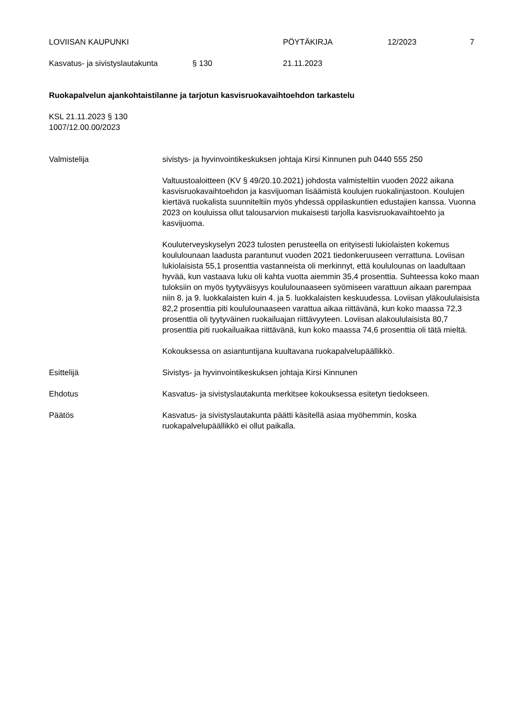LOVIISAN KAUPUNKI PÖYTÄKIRJA 12/2023 7
Kasvatus- ja sivistyslautakunta § 130 21.11.2023
Ruokapalvelun ajankohtaistilanne ja tarjotun kasvisruokavaihtoehdon tarkastelu
KSL 21.11.2023 § 130
1007/12.00.00/2023
Valmistelija sivistys- ja hyvinvointikeskuksen johtaja Kirsi Kinnunen puh 0440 555 250
Valtuustoaloitteen (KV § 49/20.10.2021) johdosta valmisteltiin vuoden 2022 aikana kasvisruokavaihtoehdon ja kasvijuoman lisäämistä koulujen ruokalinjastoon. Koulujen kiertävä ruokalista suunniteltiin myös yhdessä oppilaskuntien edustajien kanssa. Vuonna 2023 on kouluissa ollut talousarvion mukaisesti tarjolla kasvisruokavaihtoehto ja kasvijuoma.
Kouluterveyskyselyn 2023 tulosten perusteella on erityisesti lukiolaisten kokemus koululounaan laadusta parantunut vuoden 2021 tiedonkeruuseen verrattuna. Loviisan lukiolaisista 55,1 prosenttia vastanneista oli merkinnyt, että koululounas on laadultaan hyvää, kun vastaava luku oli kahta vuotta aiemmin 35,4 prosenttia. Suhteessa koko maan tuloksiin on myös tyytyväisyys koululounaaseen syömiseen varattuun aikaan parempaa niin 8. ja 9. luokkalaisten kuin 4. ja 5. luokkalaisten keskuudessa. Loviisan yläkoululaisista 82,2 prosenttia piti koululounaaseen varattua aikaa riittävänä, kun koko maassa 72,3 prosenttia oli tyytyväinen ruokailuajan riittävyyteen. Loviisan alakoululaisista 80,7 prosenttia piti ruokailuaikaa riittävänä, kun koko maassa 74,6 prosenttia oli tätä mieltä.
Kokouksessa on asiantuntijana kuultavana ruokapalvelupäällikkö.
Esittelijä Sivistys- ja hyvinvointikeskuksen johtaja Kirsi Kinnunen
Ehdotus Kasvatus- ja sivistyslautakunta merkitsee kokouksessa esitetyn tiedokseen.
Päätös Kasvatus- ja sivistyslautakunta päätti käsitellä asiaa myöhemmin, koska ruokapalvelupäällikkö ei ollut paikalla.